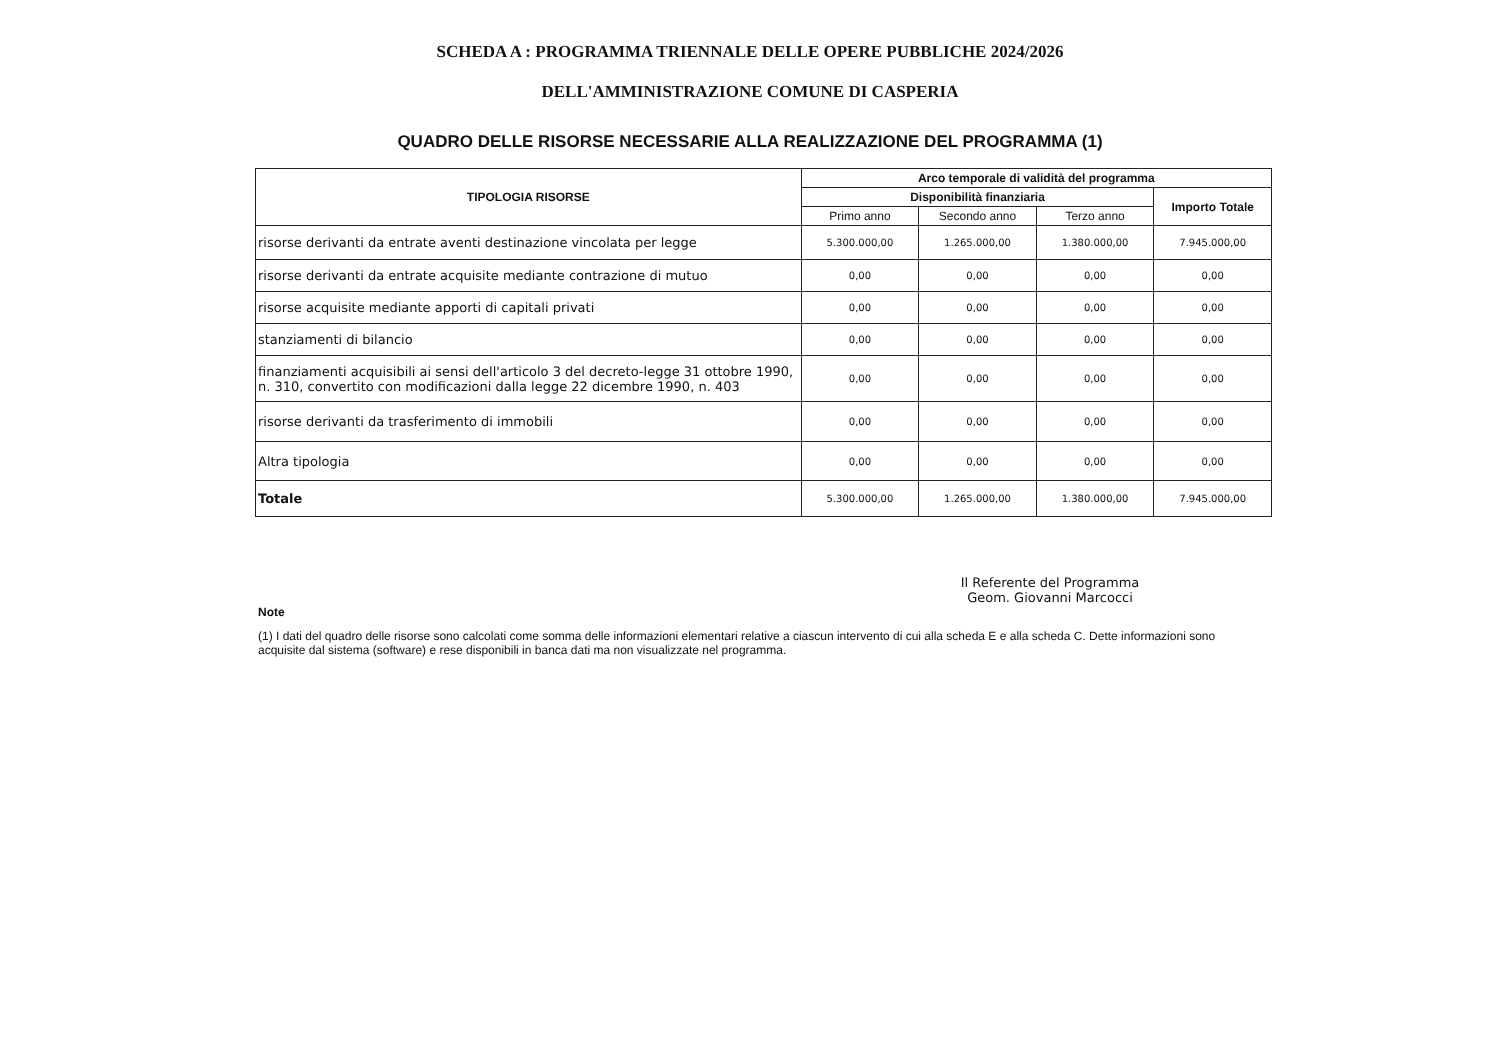SCHEDA A : PROGRAMMA TRIENNALE DELLE OPERE PUBBLICHE 2024/2026
DELL'AMMINISTRAZIONE COMUNE DI CASPERIA
QUADRO DELLE RISORSE NECESSARIE ALLA REALIZZAZIONE DEL PROGRAMMA (1)
| TIPOLOGIA RISORSE | Arco temporale di validità del programma | | | |
| --- | --- | --- | --- | --- |
| | Disponibilità finanziaria | | | Importo Totale |
| | Primo anno | Secondo anno | Terzo anno | |
| risorse derivanti da entrate aventi destinazione vincolata per legge | 5.300.000,00 | 1.265.000,00 | 1.380.000,00 | 7.945.000,00 |
| risorse derivanti da entrate acquisite mediante contrazione di mutuo | 0,00 | 0,00 | 0,00 | 0,00 |
| risorse acquisite mediante apporti di capitali privati | 0,00 | 0,00 | 0,00 | 0,00 |
| stanziamenti di bilancio | 0,00 | 0,00 | 0,00 | 0,00 |
| finanziamenti acquisibili ai sensi dell'articolo 3 del decreto-legge 31 ottobre 1990, n. 310, convertito con modificazioni dalla legge 22 dicembre 1990, n. 403 | 0,00 | 0,00 | 0,00 | 0,00 |
| risorse derivanti da trasferimento di immobili | 0,00 | 0,00 | 0,00 | 0,00 |
| Altra tipologia | 0,00 | 0,00 | 0,00 | 0,00 |
| Totale | 5.300.000,00 | 1.265.000,00 | 1.380.000,00 | 7.945.000,00 |
Il Referente del Programma
Geom. Giovanni Marcocci
Note
(1) I dati del quadro delle risorse sono calcolati come somma delle informazioni elementari relative a ciascun intervento di cui alla scheda E e alla scheda C. Dette informazioni sono acquisite dal sistema (software) e rese disponibili in banca dati ma non visualizzate nel programma.